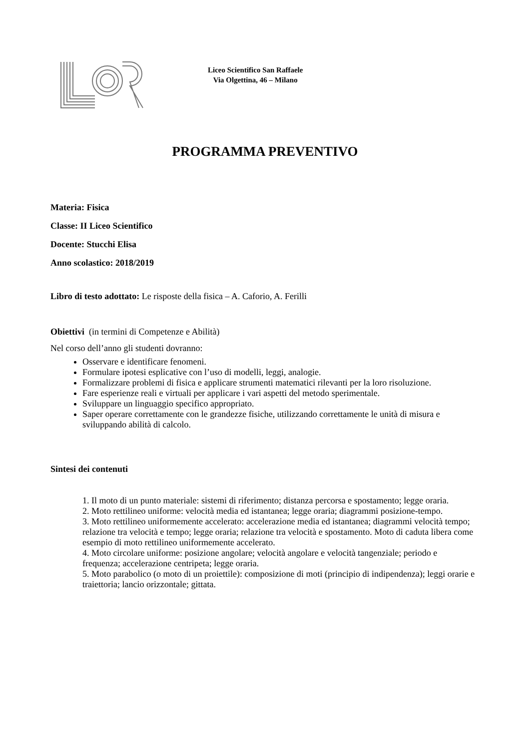Liceo Scientifico San Raffaele
Via Olgettina, 46 – Milano
PROGRAMMA PREVENTIVO
Materia: Fisica
Classe: II Liceo Scientifico
Docente: Stucchi Elisa
Anno scolastico: 2018/2019
Libro di testo adottato: Le risposte della fisica – A. Caforio, A. Ferilli
Obiettivi (in termini di Competenze e Abilità)
Nel corso dell’anno gli studenti dovranno:
Osservare e identificare fenomeni.
Formulare ipotesi esplicative con l’uso di modelli, leggi, analogie.
Formalizzare problemi di fisica e applicare strumenti matematici rilevanti per la loro risoluzione.
Fare esperienze reali e virtuali per applicare i vari aspetti del metodo sperimentale.
Sviluppare un linguaggio specifico appropriato.
Saper operare correttamente con le grandezze fisiche, utilizzando correttamente le unità di misura e sviluppando abilità di calcolo.
Sintesi dei contenuti
1. Il moto di un punto materiale: sistemi di riferimento; distanza percorsa e spostamento; legge oraria.
2. Moto rettilineo uniforme: velocità media ed istantanea; legge oraria; diagrammi posizione-tempo.
3. Moto rettilineo uniformemente accelerato: accelerazione media ed istantanea; diagrammi velocità tempo; relazione tra velocità e tempo; legge oraria; relazione tra velocità e spostamento. Moto di caduta libera come esempio di moto rettilineo uniformemente accelerato.
4. Moto circolare uniforme: posizione angolare; velocità angolare e velocità tangenziale; periodo e frequenza; accelerazione centripeta; legge oraria.
5. Moto parabolico (o moto di un proiettile): composizione di moti (principio di indipendenza); leggi orarie e traiettoria; lancio orizzontale; gittata.